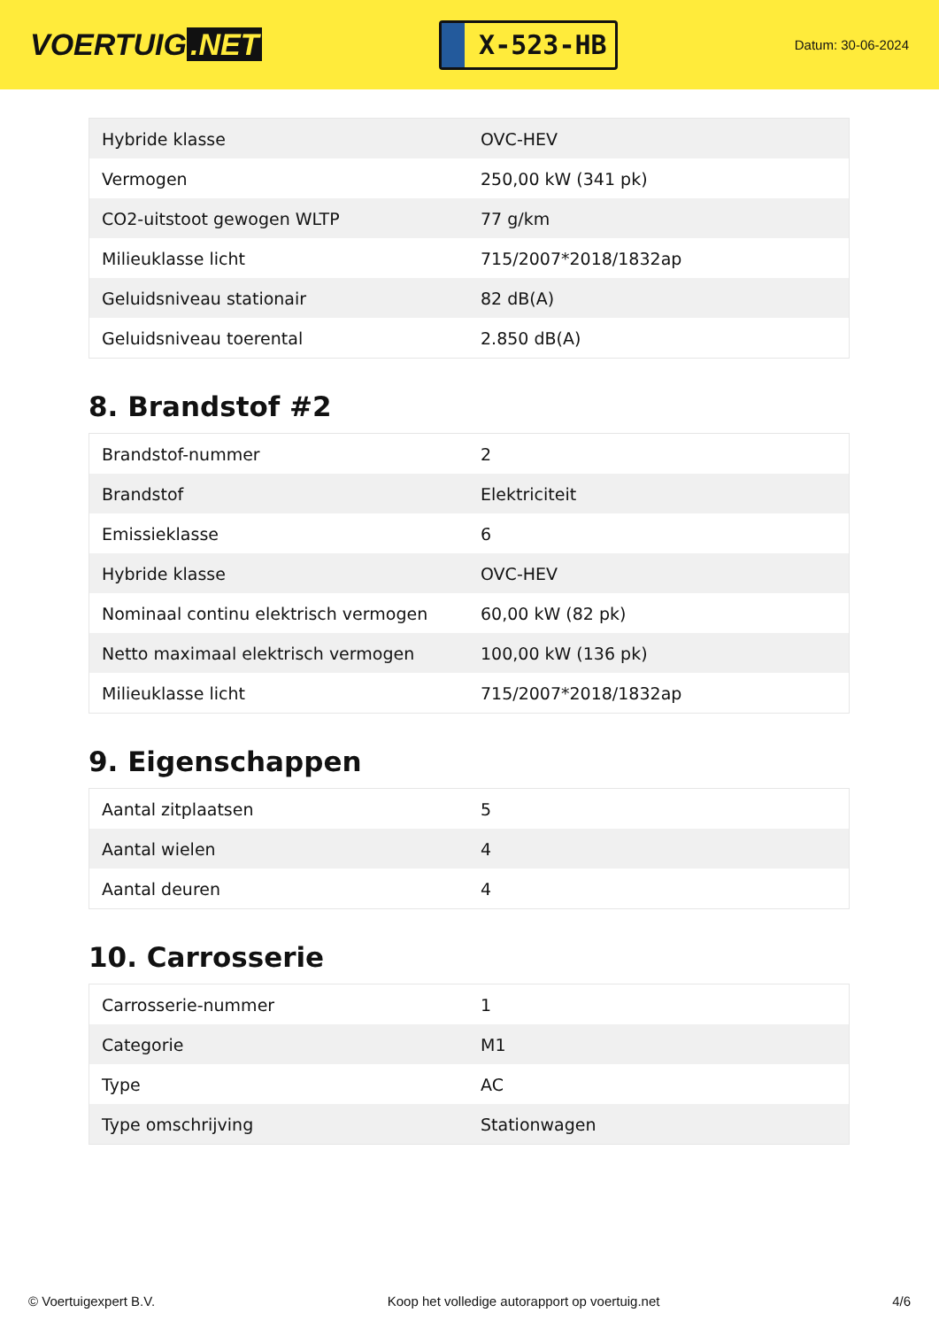VOERTUIG.NET
X-523-HB
Datum: 30-06-2024
| Hybride klasse | OVC-HEV |
| Vermogen | 250,00 kW (341 pk) |
| CO2-uitstoot gewogen WLTP | 77 g/km |
| Milieuklasse licht | 715/2007*2018/1832ap |
| Geluidsniveau stationair | 82 dB(A) |
| Geluidsniveau toerental | 2.850 dB(A) |
8. Brandstof #2
| Brandstof-nummer | 2 |
| Brandstof | Elektriciteit |
| Emissieklasse | 6 |
| Hybride klasse | OVC-HEV |
| Nominaal continu elektrisch vermogen | 60,00 kW (82 pk) |
| Netto maximaal elektrisch vermogen | 100,00 kW (136 pk) |
| Milieuklasse licht | 715/2007*2018/1832ap |
9. Eigenschappen
| Aantal zitplaatsen | 5 |
| Aantal wielen | 4 |
| Aantal deuren | 4 |
10. Carrosserie
| Carrosserie-nummer | 1 |
| Categorie | M1 |
| Type | AC |
| Type omschrijving | Stationwagen |
© Voertuigexpert B.V. Koop het volledige autorapport op voertuig.net 4/6